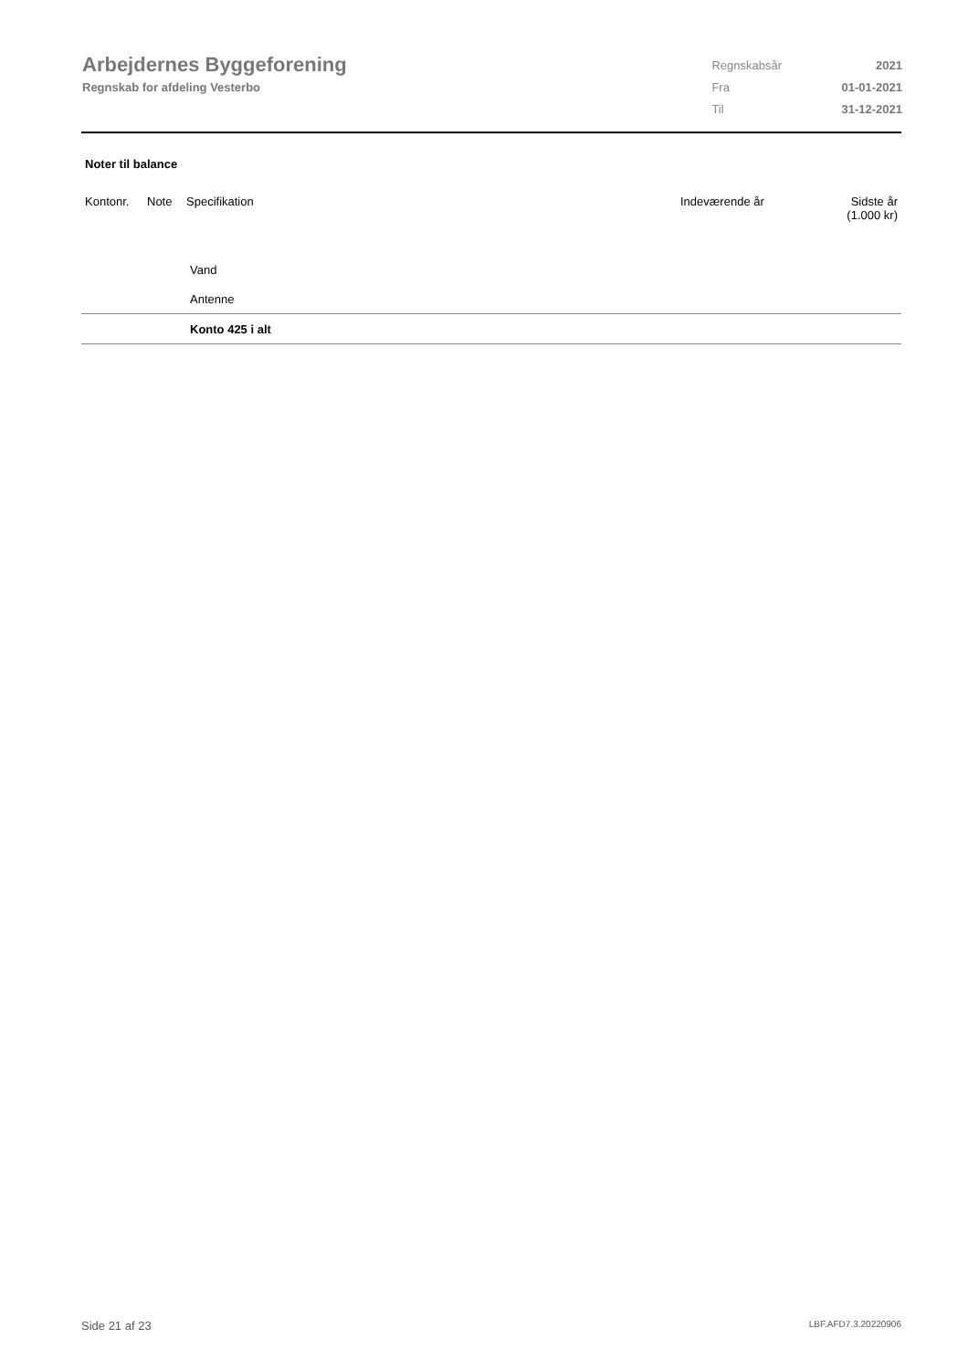Arbejdernes Byggeforening
Regnskab for afdeling Vesterbo
| Regnskabsår | 2021 |
| Fra | 01-01-2021 |
| Til | 31-12-2021 |
Noter til balance
| Kontonr. | Note | Specifikation | Indeværende år | Sidste år (1.000 kr) |
| --- | --- | --- | --- | --- |
| | | Vand | | |
| | | Antenne | | |
| | | Konto 425 i alt | | |
Side 21 af 23 LBF.AFD7.3.20220906